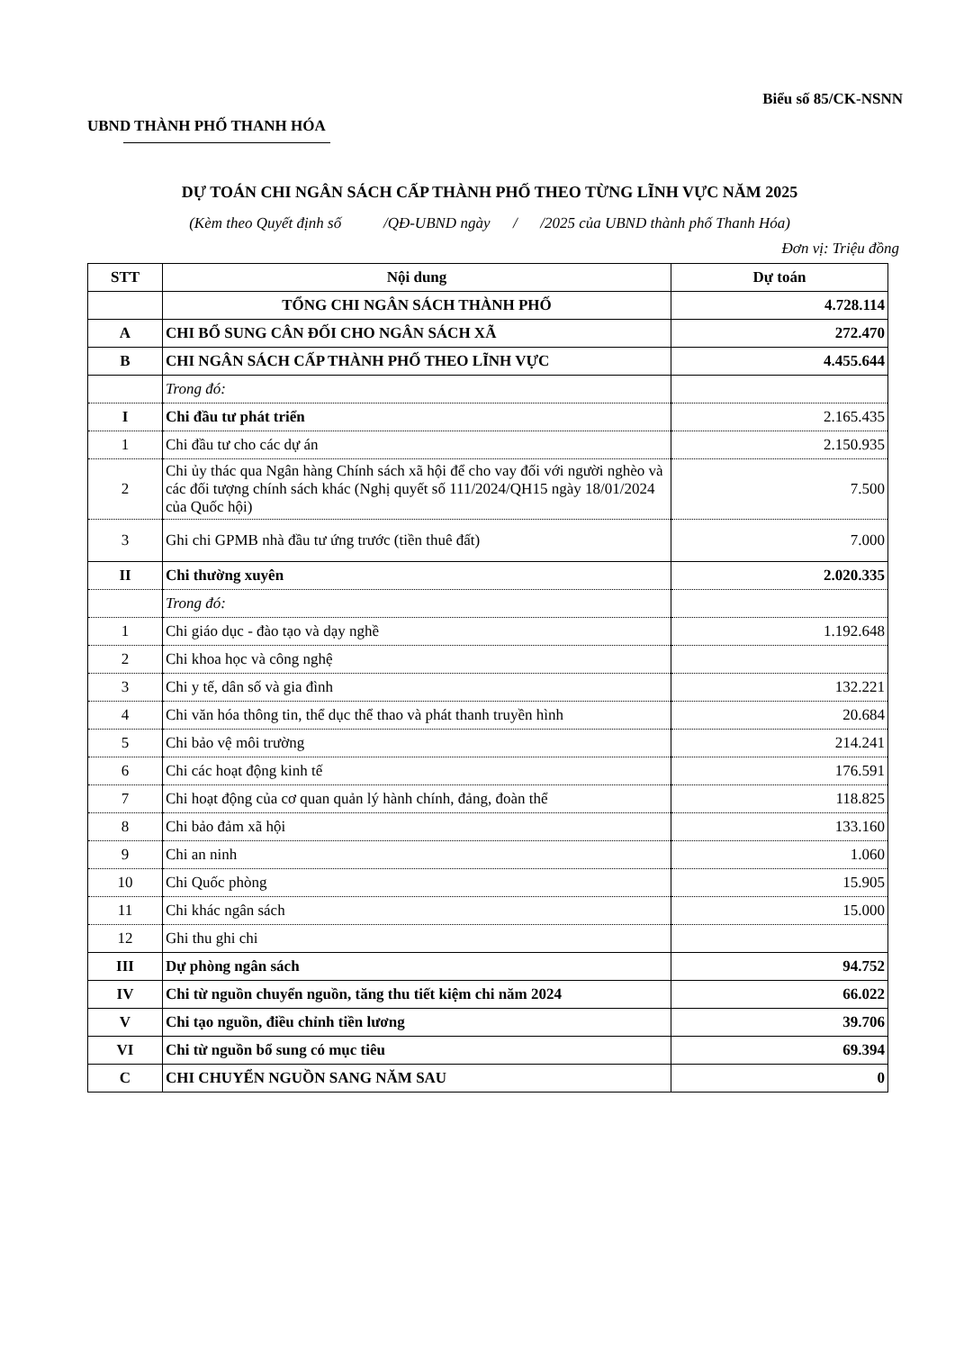Biểu số 85/CK-NSNN
UBND THÀNH PHỐ THANH HÓA
DỰ TOÁN CHI NGÂN SÁCH CẤP THÀNH PHỐ THEO TỪNG LĨNH VỰC NĂM 2025
(Kèm theo Quyết định số /QĐ-UBND ngày / /2025 của UBND thành phố Thanh Hóa)
Đơn vị: Triệu đồng
| STT | Nội dung | Dự toán |
| --- | --- | --- |
| | TỔNG CHI NGÂN SÁCH THÀNH PHỐ | 4.728.114 |
| A | CHI BỔ SUNG CÂN ĐỐI CHO NGÂN SÁCH XÃ | 272.470 |
| B | CHI NGÂN SÁCH CẤP THÀNH PHỐ THEO LĨNH VỰC | 4.455.644 |
| | Trong đó: | |
| I | Chi đầu tư phát triển | 2.165.435 |
| 1 | Chi đầu tư cho các dự án | 2.150.935 |
| 2 | Chi ủy thác qua Ngân hàng Chính sách xã hội để cho vay đối với người nghèo và các đối tượng chính sách khác (Nghị quyết số 111/2024/QH15 ngày 18/01/2024 của Quốc hội) | 7.500 |
| 3 | Ghi chi GPMB nhà đầu tư ứng trước (tiền thuê đất) | 7.000 |
| II | Chi thường xuyên | 2.020.335 |
| | Trong đó: | |
| 1 | Chi giáo dục - đào tạo và dạy nghề | 1.192.648 |
| 2 | Chi khoa học và công nghệ | |
| 3 | Chi y tế, dân số và gia đình | 132.221 |
| 4 | Chi văn hóa thông tin, thể dục thể thao và phát thanh truyền hình | 20.684 |
| 5 | Chi bảo vệ môi trường | 214.241 |
| 6 | Chi các hoạt động kinh tế | 176.591 |
| 7 | Chi hoạt động của cơ quan quản lý hành chính, đảng, đoàn thể | 118.825 |
| 8 | Chi bảo đảm xã hội | 133.160 |
| 9 | Chi an ninh | 1.060 |
| 10 | Chi Quốc phòng | 15.905 |
| 11 | Chi khác ngân sách | 15.000 |
| 12 | Ghi thu ghi chi | |
| III | Dự phòng ngân sách | 94.752 |
| IV | Chi từ nguồn chuyển nguồn, tăng thu tiết kiệm chi năm 2024 | 66.022 |
| V | Chi tạo nguồn, điều chỉnh tiền lương | 39.706 |
| VI | Chi từ nguồn bổ sung có mục tiêu | 69.394 |
| C | CHI CHUYỂN NGUỒN SANG NĂM SAU | 0 |